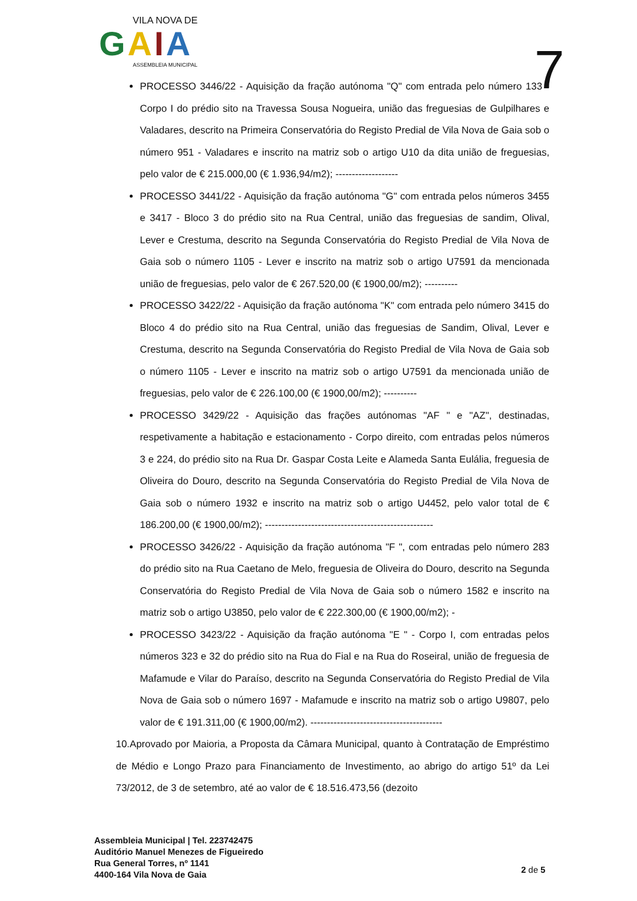VILA NOVA DE
GAIA
ASSEMBLEIA MUNICIPAL
7
PROCESSO 3446/22 - Aquisição da fração autónoma "Q" com entrada pelo número 133 - Corpo I do prédio sito na Travessa Sousa Nogueira, união das freguesias de Gulpilhares e Valadares, descrito na Primeira Conservatória do Registo Predial de Vila Nova de Gaia sob o número 951 - Valadares e inscrito na matriz sob o artigo U10 da dita união de freguesias, pelo valor de € 215.000,00 (€ 1.936,94/m2); -------------------
PROCESSO 3441/22 - Aquisição da fração autónoma "G" com entrada pelos números 3455 e 3417 - Bloco 3 do prédio sito na Rua Central, união das freguesias de sandim, Olival, Lever e Crestuma, descrito na Segunda Conservatória do Registo Predial de Vila Nova de Gaia sob o número 1105 - Lever e inscrito na matriz sob o artigo U7591 da mencionada união de freguesias, pelo valor de € 267.520,00 (€ 1900,00/m2); ----------
PROCESSO 3422/22 - Aquisição da fração autónoma "K" com entrada pelo número 3415 do Bloco 4 do prédio sito na Rua Central, união das freguesias de Sandim, Olival, Lever e Crestuma, descrito na Segunda Conservatória do Registo Predial de Vila Nova de Gaia sob o número 1105 - Lever e inscrito na matriz sob o artigo U7591 da mencionada união de freguesias, pelo valor de € 226.100,00 (€ 1900,00/m2); ----------
PROCESSO 3429/22 - Aquisição das frações autónomas "AF " e "AZ", destinadas, respetivamente a habitação e estacionamento - Corpo direito, com entradas pelos números 3 e 224, do prédio sito na Rua Dr. Gaspar Costa Leite e Alameda Santa Eulália, freguesia de Oliveira do Douro, descrito na Segunda Conservatória do Registo Predial de Vila Nova de Gaia sob o número 1932 e inscrito na matriz sob o artigo U4452, pelo valor total de € 186.200,00 (€ 1900,00/m2); ---------------------------------------------------
PROCESSO 3426/22 - Aquisição da fração autónoma "F ", com entradas pelo número 283 do prédio sito na Rua Caetano de Melo, freguesia de Oliveira do Douro, descrito na Segunda Conservatória do Registo Predial de Vila Nova de Gaia sob o número 1582 e inscrito na matriz sob o artigo U3850, pelo valor de € 222.300,00 (€ 1900,00/m2); -
PROCESSO 3423/22 - Aquisição da fração autónoma "E " - Corpo I, com entradas pelos números 323 e 32 do prédio sito na Rua do Fial e na Rua do Roseiral, união de freguesia de Mafamude e Vilar do Paraíso, descrito na Segunda Conservatória do Registo Predial de Vila Nova de Gaia sob o número 1697 - Mafamude e inscrito na matriz sob o artigo U9807, pelo valor de € 191.311,00 (€ 1900,00/m2). ----------------------------------------
10.Aprovado por Maioria, a Proposta da Câmara Municipal, quanto à Contratação de Empréstimo de Médio e Longo Prazo para Financiamento de Investimento, ao abrigo do artigo 51º da Lei 73/2012, de 3 de setembro, até ao valor de € 18.516.473,56 (dezoito
Assembleia Municipal | Tel. 223742475
Auditório Manuel Menezes de Figueiredo
Rua General Torres, nº 1141
4400-164 Vila Nova de Gaia
2 de 5